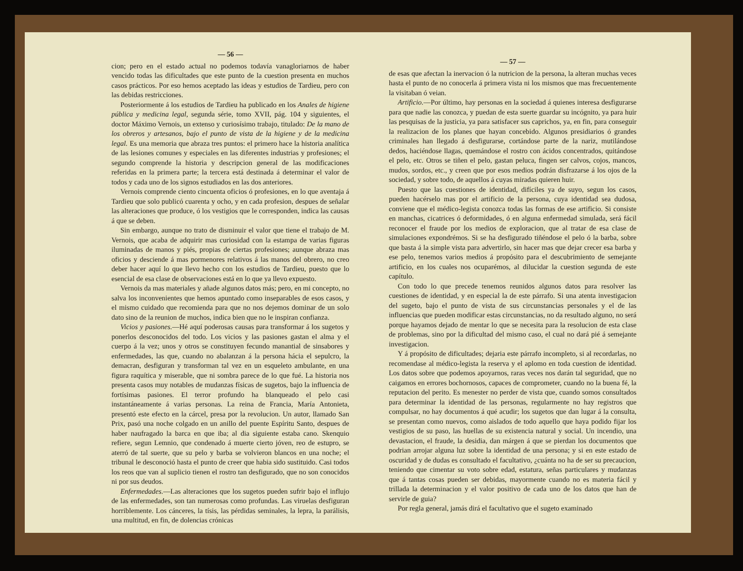— 56 —
cion; pero en el estado actual no podemos todavía vanagloriarnos de haber vencido todas las dificultades que este punto de la cuestion presenta en muchos casos prácticos. Por eso hemos aceptado las ideas y estudios de Tardieu, pero con las debidas restricciones.
Posteriormente á los estudios de Tardieu ha publicado en los Anales de higiene pública y medicina legal, segunda série, tomo XVII, pág. 104 y siguientes, el doctor Máximo Vernois, un extenso y curiosísimo trabajo, titulado: De la mano de los obreros y artesanos, bajo el punto de vista de la higiene y de la medicina legal. Es una memoria que abraza tres puntos: el primero hace la historia analítica de las lesiones comunes y especiales en las diferentes industrias y profesiones; el segundo comprende la historia y descripcion general de las modificaciones referidas en la primera parte; la tercera está destinada á determinar el valor de todos y cada uno de los signos estudiados en las dos anteriores.
Vernois comprende ciento cincuenta oficios ó profesiones, en lo que aventaja á Tardieu que solo publicó cuarenta y ocho, y en cada profesion, despues de señalar las alteraciones que produce, ó los vestigios que le corresponden, indica las causas á que se deben.
Sin embargo, aunque no trato de disminuir el valor que tiene el trabajo de M. Vernois, que acaba de adquirir mas curiosidad con la estampa de varias figuras iluminadas de manos y piés, propias de ciertas profesiones; aunque abraza mas oficios y desciende á mas pormenores relativos á las manos del obrero, no creo deber hacer aquí lo que llevo hecho con los estudios de Tardieu, puesto que lo esencial de esa clase de observaciones está en lo que ya llevo expuesto.
Vernois da mas materiales y añade algunos datos más; pero, en mi concepto, no salva los inconvenientes que hemos apuntado como inseparables de esos casos, y el mismo cuidado que recomienda para que no nos dejemos dominar de un solo dato sino de la reunion de muchos, indica bien que no le inspiran confianza.
Vicios y pasiones.—Hé aquí poderosas causas para transformar á los sugetos y ponerlos desconocidos del todo. Los vicios y las pasiones gastan el alma y el cuerpo á la vez; unos y otros se constituyen fecundo manantial de sinsabores y enfermedades, las que, cuando no abalanzan á la persona hácia el sepulcro, la demacran, desfiguran y transforman tal vez en un esqueleto ambulante, en una figura raquítica y miserable, que ni sombra parece de lo que fué. La historia nos presenta casos muy notables de mudanzas físicas de sugetos, bajo la influencia de fortísimas pasiones. El terror profundo ha blanqueado el pelo casi instantáneamente á varias personas. La reina de Francia, María Antonieta, presentó este efecto en la cárcel, presa por la revolucion. Un autor, llamado San Prix, pasó una noche colgado en un anillo del puente Espíritu Santo, despues de haber naufragado la barca en que iba; al dia siguiente estaba cano. Skenquio refiere, segun Lemnio, que condenado á muerte cierto jóven, reo de estupro, se aterró de tal suerte, que su pelo y barba se volvieron blancos en una noche; el tribunal le desconoció hasta el punto de creer que habia sido sustituido. Casi todos los reos que van al suplicio tienen el rostro tan desfigurado, que no son conocidos ni por sus deudos.
Enfermedades.—Las alteraciones que los sugetos pueden sufrir bajo el influjo de las enfermedades, son tan numerosas como profundas. Las viruelas desfiguran horriblemente. Los cánceres, la tísis, las pérdidas seminales, la lepra, la parálisis, una multitud, en fin, de dolencias crónicas
— 57 —
de esas que afectan la inervacion ó la nutricion de la persona, la alteran muchas veces hasta el punto de no conocerla á primera vista ni los mismos que mas frecuentemente la visitaban ó veian.
Artificio.—Por último, hay personas en la sociedad á quienes interesa desfigurarse para que nadie las conozca, y puedan de esta suerte guardar su incógnito, ya para huir las pesquisas de la justicia, ya para satisfacer sus caprichos, ya, en fin, para conseguir la realizacion de los planes que hayan concebido. Algunos presidiarios ó grandes criminales han llegado á desfigurarse, cortándose parte de la nariz, mutilándose dedos, haciéndose llagas, quemándose el rostro con ácidos concentrados, quitándose el pelo, etc. Otros se tiñen el pelo, gastan peluca, fingen ser calvos, cojos, mancos, mudos, sordos, etc., y creen que por esos medios podrán disfrazarse á los ojos de la sociedad, y sobre todo, de aquellos á cuyas miradas quieren huir.
Puesto que las cuestiones de identidad, difíciles ya de suyo, segun los casos, pueden hacérselo mas por el artificio de la persona, cuya identidad sea dudosa, conviene que el médico-legista conozca todas las formas de ese artificio. Si consiste en manchas, cicatrices ó deformidades, ó en alguna enfermedad simulada, será fácil reconocer el fraude por los medios de exploracion, que al tratar de esa clase de simulaciones expondrémos. Si se ha desfigurado tiñéndose el pelo ó la barba, sobre que basta á la simple vista para advertirlo, sin hacer mas que dejar crecer esa barba y ese pelo, tenemos varios medios á propósito para el descubrimiento de semejante artificio, en los cuales nos ocuparémos, al dilucidar la cuestion segunda de este capítulo.
Con todo lo que precede tenemos reunidos algunos datos para resolver las cuestiones de identidad, y en especial la de este párrafo. Si una atenta investigacion del sugeto, bajo el punto de vista de sus circunstancias personales y el de las influencias que pueden modificar estas circunstancias, no da resultado alguno, no será porque hayamos dejado de mentar lo que se necesita para la resolucion de esta clase de problemas, sino por la dificultad del mismo caso, el cual no dará pié á semejante investigacion.
Y á propósito de dificultades; dejaria este párrafo incompleto, si al recordarlas, no recomendase al médico-legista la reserva y el aplomo en toda cuestion de identidad. Los datos sobre que podemos apoyarnos, raras veces nos darán tal seguridad, que no caigamos en errores bochornosos, capaces de comprometer, cuando no la buena fé, la reputacion del perito. Es menester no perder de vista que, cuando somos consultados para determinar la identidad de las personas, regularmente no hay registros que compulsar, no hay documentos á qué acudir; los sugetos que dan lugar á la consulta, se presentan como nuevos, como aislados de todo aquello que haya podido fijar los vestigios de su paso, las huellas de su existencia natural y social. Un incendio, una devastacion, el fraude, la desidia, dan márgen á que se pierdan los documentos que podrian arrojar alguna luz sobre la identidad de una persona; y si en este estado de oscuridad y de dudas es consultado el facultativo, ¿cuánta no ha de ser su precaucion, teniendo que cimentar su voto sobre edad, estatura, señas particulares y mudanzas que á tantas cosas pueden ser debidas, mayormente cuando no es materia fácil y trillada la determinacion y el valor positivo de cada uno de los datos que han de servirle de guia?
Por regla general, jamás dirá el facultativo que el sugeto examinado